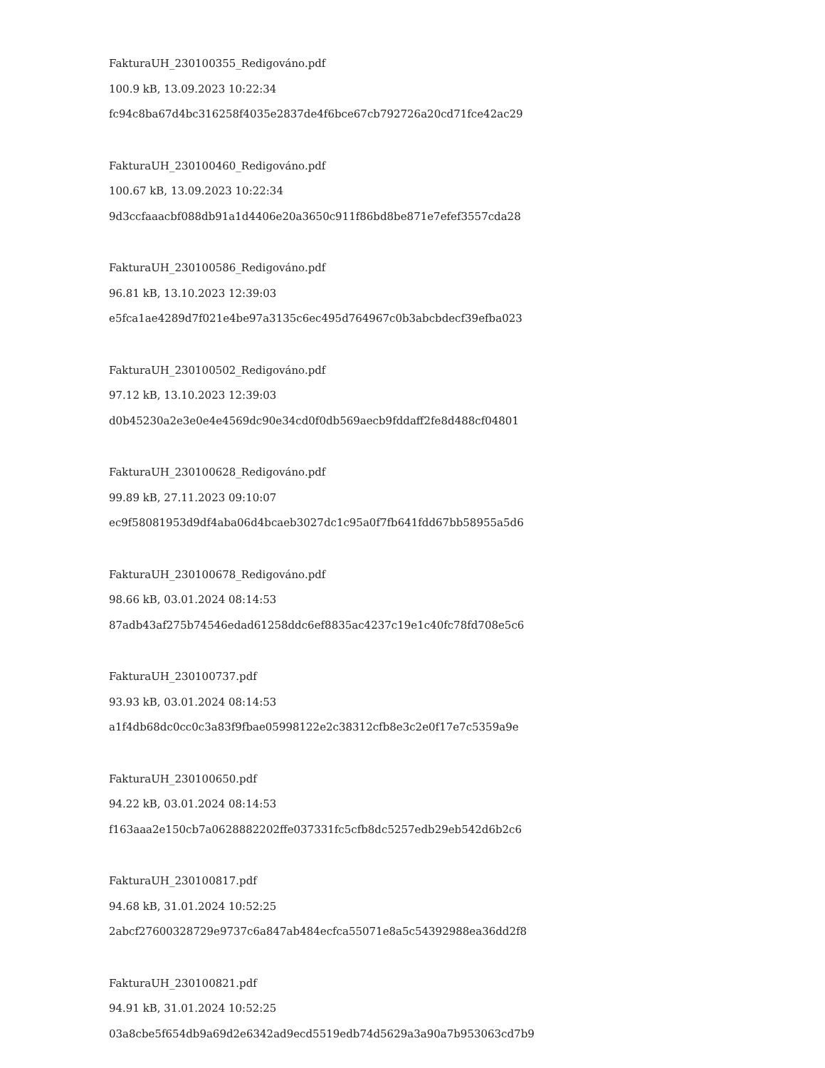FakturaUH_230100355_Redigováno.pdf
100.9 kB, 13.09.2023 10:22:34
fc94c8ba67d4bc316258f4035e2837de4f6bce67cb792726a20cd71fce42ac29
FakturaUH_230100460_Redigováno.pdf
100.67 kB, 13.09.2023 10:22:34
9d3ccfaaacbf088db91a1d4406e20a3650c911f86bd8be871e7efef3557cda28
FakturaUH_230100586_Redigováno.pdf
96.81 kB, 13.10.2023 12:39:03
e5fca1ae4289d7f021e4be97a3135c6ec495d764967c0b3abcbdecf39efba023
FakturaUH_230100502_Redigováno.pdf
97.12 kB, 13.10.2023 12:39:03
d0b45230a2e3e0e4e4569dc90e34cd0f0db569aecb9fddaff2fe8d488cf04801
FakturaUH_230100628_Redigováno.pdf
99.89 kB, 27.11.2023 09:10:07
ec9f58081953d9df4aba06d4bcaeb3027dc1c95a0f7fb641fdd67bb58955a5d6
FakturaUH_230100678_Redigováno.pdf
98.66 kB, 03.01.2024 08:14:53
87adb43af275b74546edad61258ddc6ef8835ac4237c19e1c40fc78fd708e5c6
FakturaUH_230100737.pdf
93.93 kB, 03.01.2024 08:14:53
a1f4db68dc0cc0c3a83f9fbae05998122e2c38312cfb8e3c2e0f17e7c5359a9e
FakturaUH_230100650.pdf
94.22 kB, 03.01.2024 08:14:53
f163aaa2e150cb7a0628882202ffe037331fc5cfb8dc5257edb29eb542d6b2c6
FakturaUH_230100817.pdf
94.68 kB, 31.01.2024 10:52:25
2abcf27600328729e9737c6a847ab484ecfca55071e8a5c54392988ea36dd2f8
FakturaUH_230100821.pdf
94.91 kB, 31.01.2024 10:52:25
03a8cbe5f654db9a69d2e6342ad9ecd5519edb74d5629a3a90a7b953063cd7b9